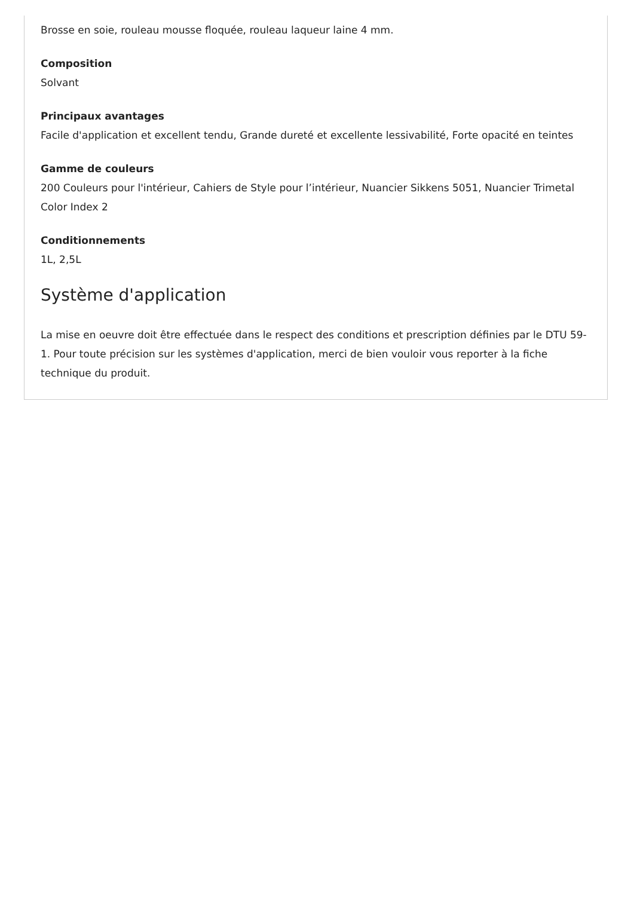Brosse en soie, rouleau mousse floquée, rouleau laqueur laine 4 mm.
Composition
Solvant
Principaux avantages
Facile d'application et excellent tendu, Grande dureté et excellente lessivabilité, Forte opacité en teintes
Gamme de couleurs
200 Couleurs pour l'intérieur, Cahiers de Style pour l’intérieur, Nuancier Sikkens 5051, Nuancier Trimetal Color Index 2
Conditionnements
1L, 2,5L
Système d'application
La mise en oeuvre doit être effectuée dans le respect des conditions et prescription définies par le DTU 59-1. Pour toute précision sur les systèmes d'application, merci de bien vouloir vous reporter à la fiche technique du produit.